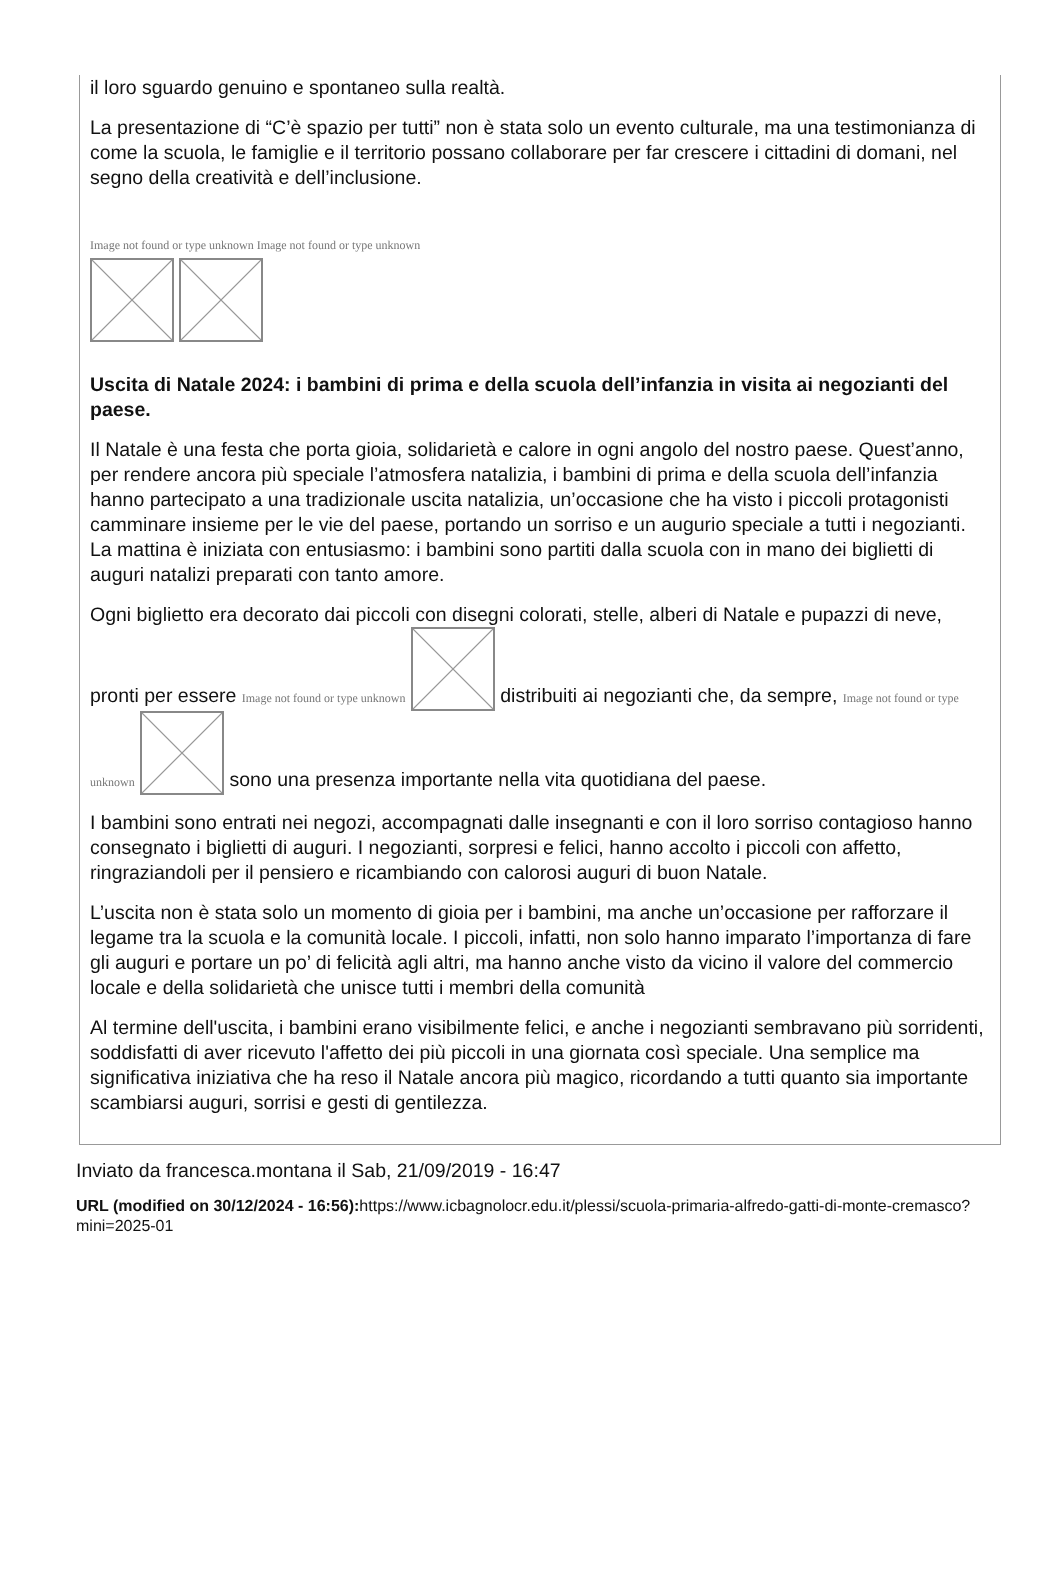il loro sguardo genuino e spontaneo sulla realtà.
La presentazione di “C’è spazio per tutti” non è stata solo un evento culturale, ma una testimonianza di come la scuola, le famiglie e il territorio possano collaborare per far crescere i cittadini di domani, nel segno della creatività e dell’inclusione.
Image not found or type unknown Image not found or type unknown
Uscita di Natale 2024: i bambini di prima e della scuola dell’infanzia in visita ai negozianti del paese.
Il Natale è una festa che porta gioia, solidarietà e calore in ogni angolo del nostro paese. Quest’anno, per rendere ancora più speciale l’atmosfera natalizia, i bambini di prima e della scuola dell’infanzia hanno partecipato a una tradizionale uscita natalizia, un’occasione che ha visto i piccoli protagonisti camminare insieme per le vie del paese, portando un sorriso e un augurio speciale a tutti i negozianti. La mattina è iniziata con entusiasmo: i bambini sono partiti dalla scuola con in mano dei biglietti di auguri natalizi preparati con tanto amore.
Ogni biglietto era decorato dai piccoli con disegni colorati, stelle, alberi di Natale e pupazzi di neve, pronti per essere Image not found or type unknown distribuiti ai negozianti che, da sempre, Image not found or type unknown sono una presenza importante nella vita quotidiana del paese.
I bambini sono entrati nei negozi, accompagnati dalle insegnanti e con il loro sorriso contagioso hanno consegnato i biglietti di auguri. I negozianti, sorpresi e felici, hanno accolto i piccoli con affetto, ringraziandoli per il pensiero e ricambiando con calorosi auguri di buon Natale.
L’uscita non è stata solo un momento di gioia per i bambini, ma anche un’occasione per rafforzare il legame tra la scuola e la comunità locale. I piccoli, infatti, non solo hanno imparato l’importanza di fare gli auguri e portare un po’ di felicità agli altri, ma hanno anche visto da vicino il valore del commercio locale e della solidarietà che unisce tutti i membri della comunità
Al termine dell'uscita, i bambini erano visibilmente felici, e anche i negozianti sembravano più sorridenti, soddisfatti di aver ricevuto l'affetto dei più piccoli in una giornata così speciale. Una semplice ma significativa iniziativa che ha reso il Natale ancora più magico, ricordando a tutti quanto sia importante scambiarsi auguri, sorrisi e gesti di gentilezza.
Inviato da francesca.montana il Sab, 21/09/2019 - 16:47
URL (modified on 30/12/2024 - 16:56): https://www.icbagnolocr.edu.it/plessi/scuola-primaria-alfredo-gatti-di-monte-cremasco?mini=2025-01